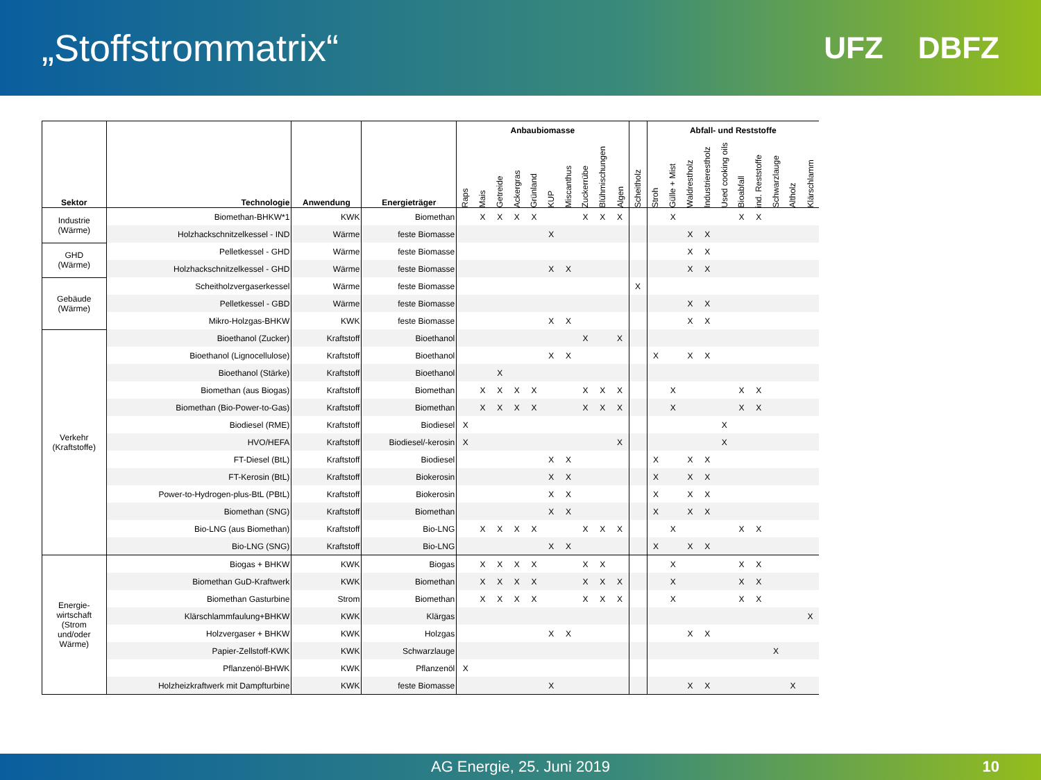„Stoffstrommatrix“
UFZ DBFZ
| Sektor | Technologie | Anwendung | Energieträger | Anbaubiomasse | | | | | | | | | | | Abfall- und Reststoffe | | | | | | | | | |
| --- | --- | --- | --- | --- | --- | --- | --- | --- | --- | --- | --- | --- | --- | --- | --- | --- | --- | --- | --- | --- | --- | --- | --- | --- |
| | | | | Raps | Mais | Getreide | Ackergras | Grünland | KUP | Miscanthus | Zuckerrübe | Blühmischungen | Algen | Scheitholz | Stroh | Gülle + Mist | Waldrestholz | Industrierestholz | Used cooking oils | Bioabfall | ind. Reststoffe | Schwarzlauge | Altholz | Klärschlamm |
| Industrie (Wärme) | Biomethan-BHKW*1 | KWK | Biomethan | | X | X | X | X | | | X | X | X | | | X | | | | X | X | | | |
| | Holzhackschnitzelkessel - IND | Wärme | feste Biomasse | | | | | | X | | | | | | | | X | X | | | | | | |
| GHD (Wärme) | Pelletkessel - GHD | Wärme | feste Biomasse | | | | | | | | | | | | | | X | X | | | | | | |
| | Holzhackschnitzelkessel - GHD | Wärme | feste Biomasse | | | | | | X | X | | | | | | | X | X | | | | | | |
| Gebäude (Wärme) | Scheitholzvergaserkessel | Wärme | feste Biomasse | | | | | | | | | | | X | | | | | | | | | | |
| | Pelletkessel - GBD | Wärme | feste Biomasse | | | | | | | | | | | | | | X | X | | | | | | |
| | Mikro-Holzgas-BHKW | KWK | feste Biomasse | | | | | | X | X | | | | | | | X | X | | | | | | |
| Verkehr (Kraftstoffe) | Bioethanol (Zucker) | Kraftstoff | Bioethanol | | | | | | | | X | | X | | | | | | | | | | | |
| | Bioethanol (Lignocellulose) | Kraftstoff | Bioethanol | | | | | | X | X | | | | | X | | X | X | | | | | | |
| | Bioethanol (Stärke) | Kraftstoff | Bioethanol | | | X | | | | | | | | | | | | | | | | | | |
| | Biomethan (aus Biogas) | Kraftstoff | Biomethan | | X | X | X | X | | | X | X | X | | | X | | | | X | X | | | |
| | Biomethan (Bio-Power-to-Gas) | Kraftstoff | Biomethan | | X | X | X | X | | | X | X | X | | | X | | | | X | X | | | |
| | Biodiesel (RME) | Kraftstoff | Biodiesel | X | | | | | | | | | | | | | | | X | | | | | |
| | HVO/HEFA | Kraftstoff | Biodiesel/-kerosin | X | | | | | | | | | X | | | | | | X | | | | | |
| | FT-Diesel (BtL) | Kraftstoff | Biodiesel | | | | | | X | X | | | | | X | | X | X | | | | | | |
| | FT-Kerosin (BtL) | Kraftstoff | Biokerosin | | | | | | X | X | | | | | X | | X | X | | | | | | |
| | Power-to-Hydrogen-plus-BtL (PBtL) | Kraftstoff | Biokerosin | | | | | | X | X | | | | | X | | X | X | | | | | | |
| | Biomethan (SNG) | Kraftstoff | Biomethan | | | | | | X | X | | | | | X | | X | X | | | | | | |
| | Bio-LNG (aus Biomethan) | Kraftstoff | Bio-LNG | | X | X | X | X | | | X | X | X | | | X | | | | X | X | | | |
| | Bio-LNG (SNG) | Kraftstoff | Bio-LNG | | | | | | X | X | | | | | X | | X | X | | | | | | |
| Energie- wirtschaft (Strom und/oder Wärme) | Biogas + BHKW | KWK | Biogas | | X | X | X | X | | | X | X | | | | X | | | | X | X | | | |
| | Biomethan GuD-Kraftwerk | KWK | Biomethan | | X | X | X | X | | | X | X | X | | | X | | | | X | X | | | |
| | Biomethan Gasturbine | Strom | Biomethan | | X | X | X | X | | | X | X | X | | | X | | | | X | X | | | |
| | Klärschlammfaulung+BHKW | KWK | Klärgas | | | | | | | | | | | | | | | | | | | | | X |
| | Holzvergaser + BHKW | KWK | Holzgas | | | | | | X | X | | | | | | | X | X | | | | | | |
| | Papier-Zellstoff-KWK | KWK | Schwarzlauge | | | | | | | | | | | | | | | | | | | X | | |
| | Pflanzenöl-BHWK | KWK | Pflanzenöl | X | | | | | | | | | | | | | | | | | | | | |
| | Holzheizkraftwerk mit Dampfturbine | KWK | feste Biomasse | | | | | | X | | | | | | | | X | X | | | | | X | |
AG Energie, 25. Juni 2019 10